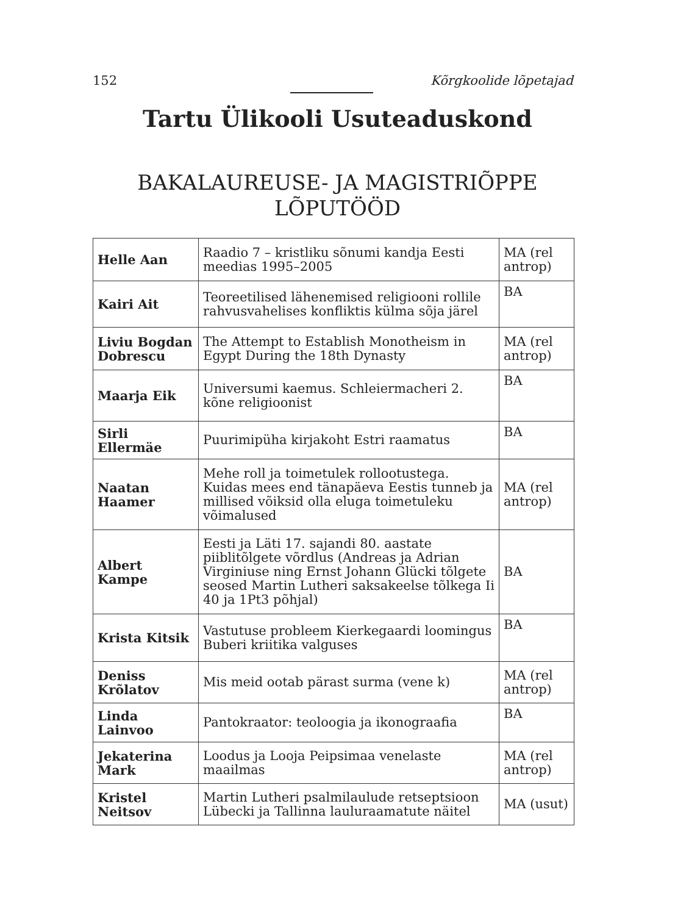152 Kõrgkoolide lõpetajad
Tartu Ülikooli Usuteaduskond
BAKALAUREUSE- JA MAGISTRIÕPPE
LÕPUTÖÖD
| Helle Aan | Raadio 7 – kristliku sõnumi kandja Eesti meedias 1995–2005 | MA (rel antrop) |
| Kairi Ait | Teoreetilised lähenemised religiooni rollile rahvusvahelises konfliktis külma sõja järel | BA |
| Liviu Bogdan Dobrescu | The Attempt to Establish Monotheism in Egypt During the 18th Dynasty | MA (rel antrop) |
| Maarja Eik | Universumi kaemus. Schleiermacheri 2. kõne religioonist | BA |
| Sirli Ellermäe | Puurimipüha kirjakoht Estri raamatus | BA |
| Naatan Haamer | Mehe roll ja toimetulek rollootustega. Kuidas mees end tänapäeva Eestis tunneb ja millised võiksid olla eluga toimetuleku võimalused | MA (rel antrop) |
| Albert Kampe | Eesti ja Läti 17. sajandi 80. aastate piiblitõlgete võrdlus (Andreas ja Adrian Virginiuse ning Ernst Johann Glücki tõlgete seosed Martin Lutheri saksakeelse tõlkega Ii 40 ja 1Pt3 põhjal) | BA |
| Krista Kitsik | Vastutuse probleem Kierkegaardi loomingus Buberi kriitika valguses | BA |
| Deniss Krõlatov | Mis meid ootab pärast surma (vene k) | MA (rel antrop) |
| Linda Lainvoo | Pantokraator: teoloogia ja ikonograafia | BA |
| Jekaterina Mark | Loodus ja Looja Peipsimaa venelaste maailmas | MA (rel antrop) |
| Kristel Neitsov | Martin Lutheri psalmilaulude retseptsioon Lübecki ja Tallinna lauluraamatute näitel | MA (usut) |